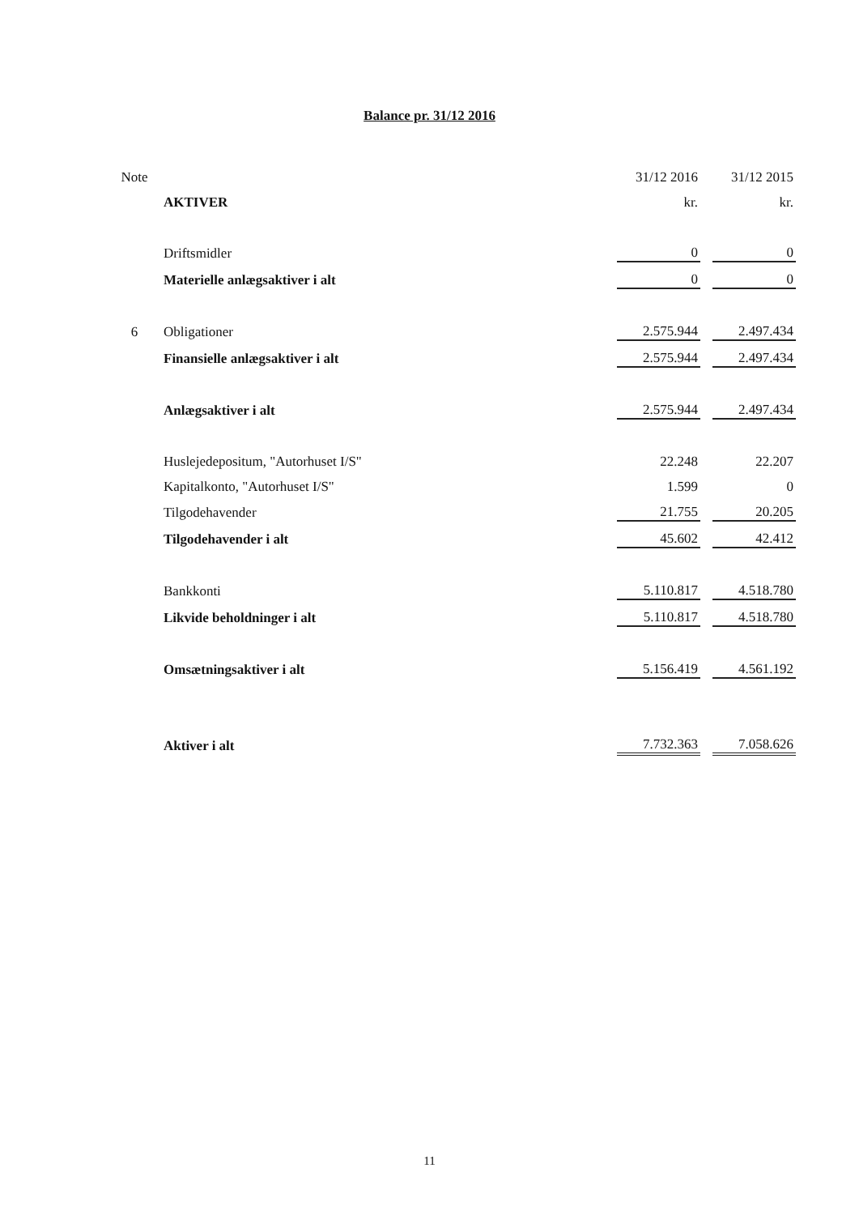Balance pr. 31/12 2016
| Note | | 31/12 2016 | | 31/12 2015 |
| | AKTIVER | kr. | | kr. |
| | Driftsmidler | 0 | | 0 |
| | Materielle anlægsaktiver i alt | 0 | | 0 |
| 6 | Obligationer | 2.575.944 | | 2.497.434 |
| | Finansielle anlægsaktiver i alt | 2.575.944 | | 2.497.434 |
| | Anlægsaktiver i alt | 2.575.944 | | 2.497.434 |
| | Huslejedepositum, "Autorhuset I/S" | 22.248 | | 22.207 |
| | Kapitalkonto, "Autorhuset I/S" | 1.599 | | 0 |
| | Tilgodehavender | 21.755 | | 20.205 |
| | Tilgodehavender i alt | 45.602 | | 42.412 |
| | Bankkonti | 5.110.817 | | 4.518.780 |
| | Likvide beholdninger i alt | 5.110.817 | | 4.518.780 |
| | Omsætningsaktiver i alt | 5.156.419 | | 4.561.192 |
| | Aktiver i alt | 7.732.363 | | 7.058.626 |
11